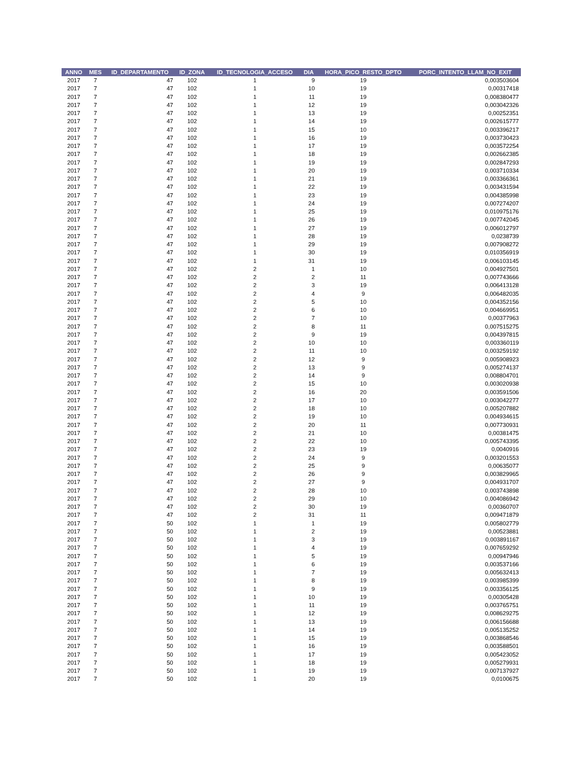| ANNO | MES | ID_DEPARTAMENTO | ID_ZONA | ID_TECNOLOGIA_ACCESO | DIA | HORA_PICO_RESTO_DPTO | PORC_INTENTO_LLAM_NO_EXIT |
| --- | --- | --- | --- | --- | --- | --- | --- |
| 2017 | 7 | 47 | 102 | 1 | 9 | 19 | 0,003503604 |
| 2017 | 7 | 47 | 102 | 1 | 10 | 19 | 0,00317418 |
| 2017 | 7 | 47 | 102 | 1 | 11 | 19 | 0,008380477 |
| 2017 | 7 | 47 | 102 | 1 | 12 | 19 | 0,003042326 |
| 2017 | 7 | 47 | 102 | 1 | 13 | 19 | 0,00252351 |
| 2017 | 7 | 47 | 102 | 1 | 14 | 19 | 0,002615777 |
| 2017 | 7 | 47 | 102 | 1 | 15 | 10 | 0,003396217 |
| 2017 | 7 | 47 | 102 | 1 | 16 | 19 | 0,003730423 |
| 2017 | 7 | 47 | 102 | 1 | 17 | 19 | 0,003572254 |
| 2017 | 7 | 47 | 102 | 1 | 18 | 19 | 0,002662385 |
| 2017 | 7 | 47 | 102 | 1 | 19 | 19 | 0,002847293 |
| 2017 | 7 | 47 | 102 | 1 | 20 | 19 | 0,003710334 |
| 2017 | 7 | 47 | 102 | 1 | 21 | 19 | 0,003366361 |
| 2017 | 7 | 47 | 102 | 1 | 22 | 19 | 0,003431594 |
| 2017 | 7 | 47 | 102 | 1 | 23 | 19 | 0,004385998 |
| 2017 | 7 | 47 | 102 | 1 | 24 | 19 | 0,007274207 |
| 2017 | 7 | 47 | 102 | 1 | 25 | 19 | 0,010975176 |
| 2017 | 7 | 47 | 102 | 1 | 26 | 19 | 0,007742045 |
| 2017 | 7 | 47 | 102 | 1 | 27 | 19 | 0,006012797 |
| 2017 | 7 | 47 | 102 | 1 | 28 | 19 | 0,0238739 |
| 2017 | 7 | 47 | 102 | 1 | 29 | 19 | 0,007908272 |
| 2017 | 7 | 47 | 102 | 1 | 30 | 19 | 0,010356919 |
| 2017 | 7 | 47 | 102 | 1 | 31 | 19 | 0,006103145 |
| 2017 | 7 | 47 | 102 | 2 | 1 | 10 | 0,004927501 |
| 2017 | 7 | 47 | 102 | 2 | 2 | 11 | 0,007743666 |
| 2017 | 7 | 47 | 102 | 2 | 3 | 19 | 0,006413128 |
| 2017 | 7 | 47 | 102 | 2 | 4 | 9 | 0,006482035 |
| 2017 | 7 | 47 | 102 | 2 | 5 | 10 | 0,004352156 |
| 2017 | 7 | 47 | 102 | 2 | 6 | 10 | 0,004669951 |
| 2017 | 7 | 47 | 102 | 2 | 7 | 10 | 0,00377963 |
| 2017 | 7 | 47 | 102 | 2 | 8 | 11 | 0,007515275 |
| 2017 | 7 | 47 | 102 | 2 | 9 | 19 | 0,004397815 |
| 2017 | 7 | 47 | 102 | 2 | 10 | 10 | 0,003360119 |
| 2017 | 7 | 47 | 102 | 2 | 11 | 10 | 0,003259192 |
| 2017 | 7 | 47 | 102 | 2 | 12 | 9 | 0,005908923 |
| 2017 | 7 | 47 | 102 | 2 | 13 | 9 | 0,005274137 |
| 2017 | 7 | 47 | 102 | 2 | 14 | 9 | 0,008804701 |
| 2017 | 7 | 47 | 102 | 2 | 15 | 10 | 0,003020938 |
| 2017 | 7 | 47 | 102 | 2 | 16 | 20 | 0,003591506 |
| 2017 | 7 | 47 | 102 | 2 | 17 | 10 | 0,003042277 |
| 2017 | 7 | 47 | 102 | 2 | 18 | 10 | 0,005207882 |
| 2017 | 7 | 47 | 102 | 2 | 19 | 10 | 0,004934615 |
| 2017 | 7 | 47 | 102 | 2 | 20 | 11 | 0,007730931 |
| 2017 | 7 | 47 | 102 | 2 | 21 | 10 | 0,00381475 |
| 2017 | 7 | 47 | 102 | 2 | 22 | 10 | 0,005743395 |
| 2017 | 7 | 47 | 102 | 2 | 23 | 19 | 0,0040916 |
| 2017 | 7 | 47 | 102 | 2 | 24 | 9 | 0,003201553 |
| 2017 | 7 | 47 | 102 | 2 | 25 | 9 | 0,00635077 |
| 2017 | 7 | 47 | 102 | 2 | 26 | 9 | 0,003829965 |
| 2017 | 7 | 47 | 102 | 2 | 27 | 9 | 0,004931707 |
| 2017 | 7 | 47 | 102 | 2 | 28 | 10 | 0,003743898 |
| 2017 | 7 | 47 | 102 | 2 | 29 | 10 | 0,004086942 |
| 2017 | 7 | 47 | 102 | 2 | 30 | 19 | 0,00360707 |
| 2017 | 7 | 47 | 102 | 2 | 31 | 11 | 0,009471879 |
| 2017 | 7 | 50 | 102 | 1 | 1 | 19 | 0,005802779 |
| 2017 | 7 | 50 | 102 | 1 | 2 | 19 | 0,00523881 |
| 2017 | 7 | 50 | 102 | 1 | 3 | 19 | 0,003891167 |
| 2017 | 7 | 50 | 102 | 1 | 4 | 19 | 0,007659292 |
| 2017 | 7 | 50 | 102 | 1 | 5 | 19 | 0,00947946 |
| 2017 | 7 | 50 | 102 | 1 | 6 | 19 | 0,003537166 |
| 2017 | 7 | 50 | 102 | 1 | 7 | 19 | 0,005632413 |
| 2017 | 7 | 50 | 102 | 1 | 8 | 19 | 0,003985399 |
| 2017 | 7 | 50 | 102 | 1 | 9 | 19 | 0,003356125 |
| 2017 | 7 | 50 | 102 | 1 | 10 | 19 | 0,00305428 |
| 2017 | 7 | 50 | 102 | 1 | 11 | 19 | 0,003765751 |
| 2017 | 7 | 50 | 102 | 1 | 12 | 19 | 0,008629275 |
| 2017 | 7 | 50 | 102 | 1 | 13 | 19 | 0,006156688 |
| 2017 | 7 | 50 | 102 | 1 | 14 | 19 | 0,005135252 |
| 2017 | 7 | 50 | 102 | 1 | 15 | 19 | 0,003868546 |
| 2017 | 7 | 50 | 102 | 1 | 16 | 19 | 0,003588501 |
| 2017 | 7 | 50 | 102 | 1 | 17 | 19 | 0,005423052 |
| 2017 | 7 | 50 | 102 | 1 | 18 | 19 | 0,005279931 |
| 2017 | 7 | 50 | 102 | 1 | 19 | 19 | 0,007137927 |
| 2017 | 7 | 50 | 102 | 1 | 20 | 19 | 0,0100675 |